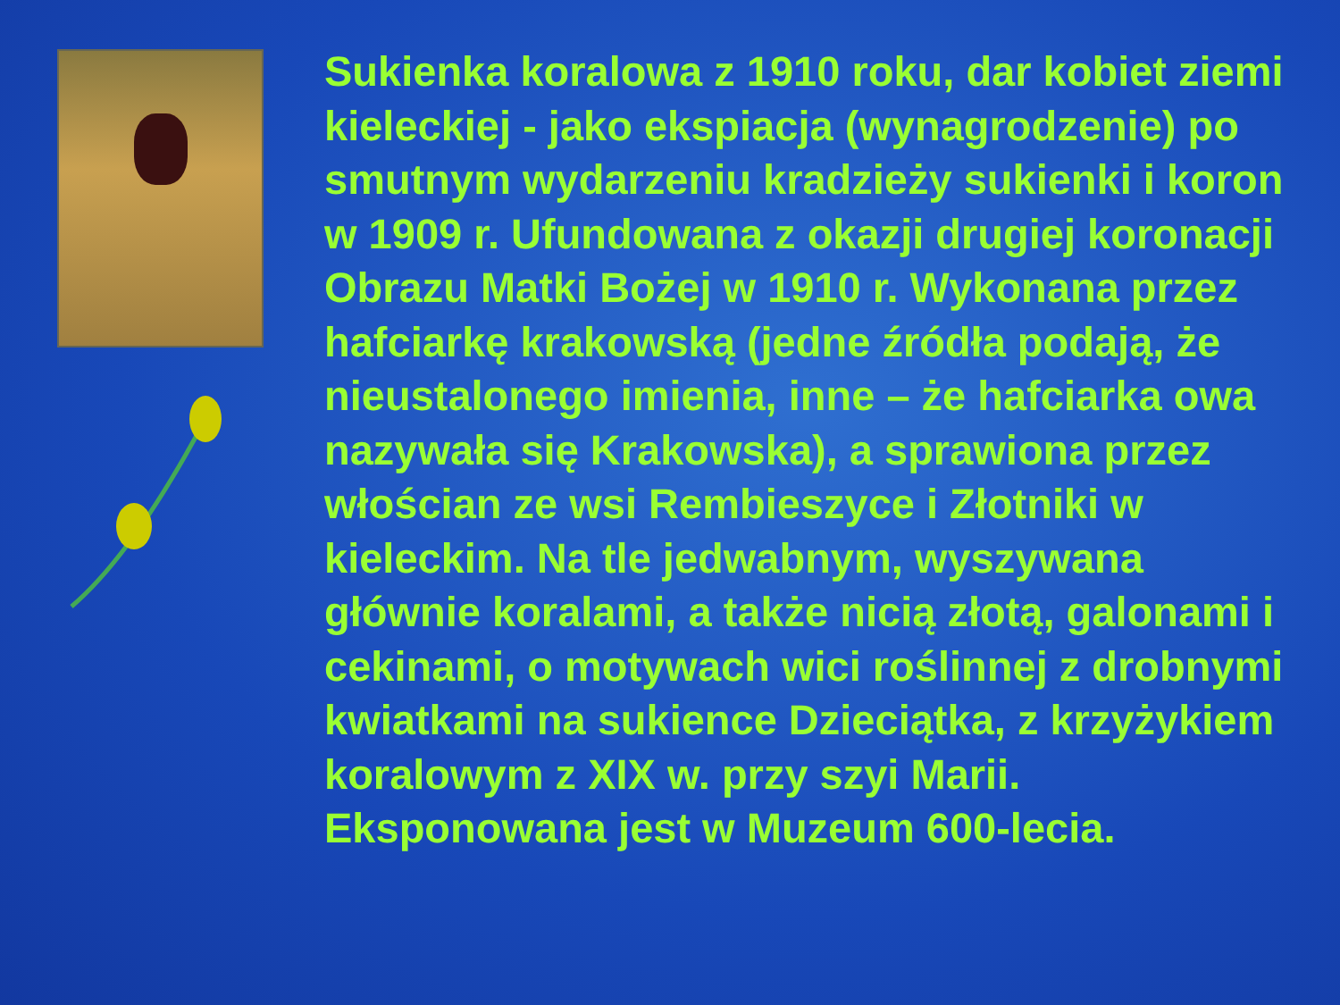Sukienka koralowa z 1910 roku, dar kobiet ziemi kieleckiej - jako ekspiacja (wynagrodzenie) po smutnym wydarzeniu kradzieży sukienki i koron w 1909 r. Ufundowana z okazji drugiej koronacji Obrazu Matki Bożej w 1910 r. Wykonana przez hafciarkę krakowską (jedne źródła podają, że nieustalonego imienia, inne – że hafciarka owa nazywała się Krakowska), a sprawiona przez włościan ze wsi Rembieszyce i Złotniki w kieleckim. Na tle jedwabnym, wyszywana głównie koralami, a także nicią złotą, galonami i cekinami, o motywach wici roślinnej z drobnymi kwiatkami na sukience Dzieciątka, z krzyżykiem koralowym z XIX w. przy szyi Marii.
Eksponowana jest w Muzeum 600-lecia.